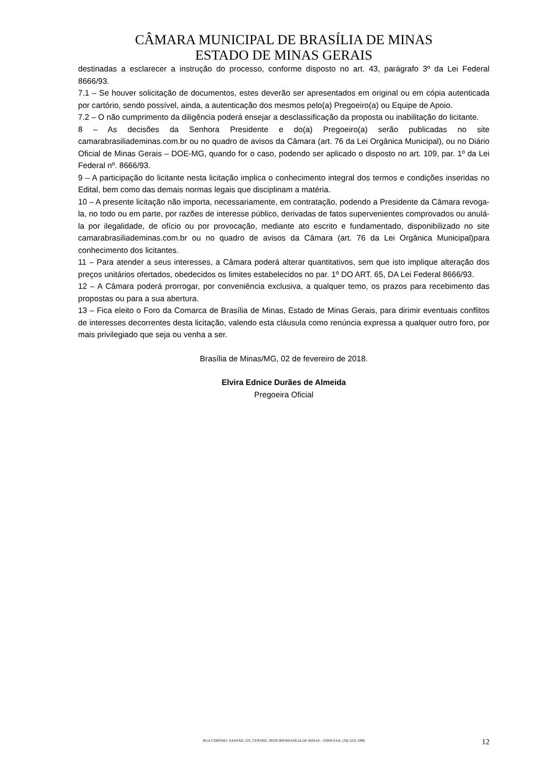CÂMARA MUNICIPAL DE BRASÍLIA DE MINAS
ESTADO DE MINAS GERAIS
destinadas a esclarecer a instrução do processo, conforme disposto no art. 43, parágrafo 3º da Lei Federal 8666/93.
7.1 – Se houver solicitação de documentos, estes deverão ser apresentados em original ou em cópia autenticada por cartório, sendo possível, ainda, a autenticação dos mesmos pelo(a) Pregoeiro(a) ou Equipe de Apoio.
7.2 – O não cumprimento da diligência poderá ensejar a desclassificação da proposta ou inabilitação do licitante.
8 – As decisões da Senhora Presidente e do(a) Pregoeiro(a) serão publicadas no site camarabrasiliademinas.com.br ou no quadro de avisos da Câmara (art. 76 da Lei Orgânica Municipal), ou no Diário Oficial de Minas Gerais – DOE-MG, quando for o caso, podendo ser aplicado o disposto no art. 109, par. 1º da Lei Federal nº. 8666/93.
9 – A participação do licitante nesta licitação implica o conhecimento integral dos termos e condições inseridas no Edital, bem como das demais normas legais que disciplinam a matéria.
10 – A presente licitação não importa, necessariamente, em contratação, podendo a Presidente da Câmara revoga-la, no todo ou em parte, por razões de interesse público, derivadas de fatos supervenientes comprovados ou anulá-la por ilegalidade, de ofício ou por provocação, mediante ato escrito e fundamentado, disponibilizado no site camarabrasiliademinas.com.br ou no quadro de avisos da Câmara (art. 76 da Lei Orgânica Municipal)para conhecimento dos licitantes.
11 – Para atender a seus interesses, a Câmara poderá alterar quantitativos, sem que isto implique alteração dos preços unitários ofertados, obedecidos os limites estabelecidos no par. 1º DO ART. 65, DA Lei Federal 8666/93.
12 – A Câmara poderá prorrogar, por conveniência exclusiva, a qualquer temo, os prazos para recebimento das propostas ou para a sua abertura.
13 – Fica eleito o Foro da Comarca de Brasília de Minas, Estado de Minas Gerais, para dirimir eventuais conflitos de interesses decorrentes desta licitação, valendo esta cláusula como renúncia expressa a qualquer outro foro, por mais privilegiado que seja ou venha a ser.
Brasília de Minas/MG, 02 de fevereiro de 2018.
Elvira Ednice Durães de Almeida
Pregoeira Oficial
RUA CORONEL SANSÃO, 225, CENTRO, 39330-000/BRASÍLIA DE MINAS – FONE/FAX: (38) 3231.1088
12